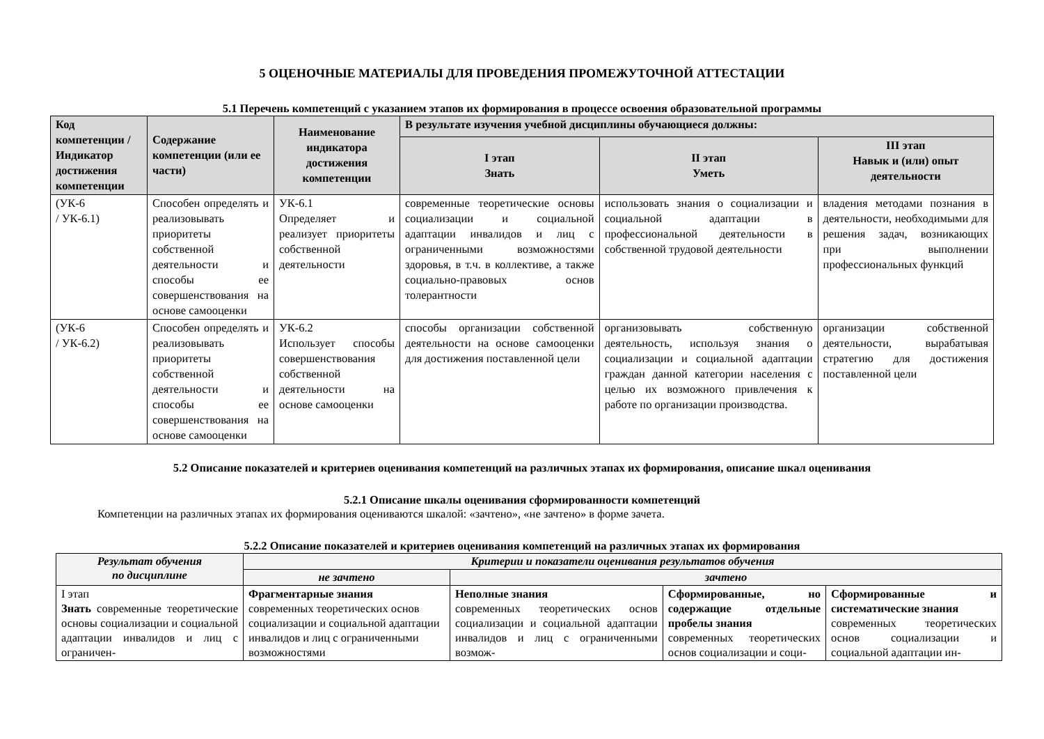5 ОЦЕНОЧНЫЕ МАТЕРИАЛЫ ДЛЯ ПРОВЕДЕНИЯ ПРОМЕЖУТОЧНОЙ АТТЕСТАЦИИ
5.1 Перечень компетенций с указанием этапов их формирования в процессе освоения образовательной программы
| Код компетенции / Индикатор достижения компетенции | Содержание компетенции (или ее части) | Наименование индикатора достижения компетенции | В результате изучения учебной дисциплины обучающиеся должны: | | |
| --- | --- | --- | --- | --- | --- |
| | | | I этап Знать | II этап Уметь | III этап Навык и (или) опыт деятельности |
| (УК-6 / УК-6.1) | Способен определять и реализовывать приоритеты собственной деятельности и способы ее совершенствования на основе самооценки | УК-6.1 Определяет и реализует приоритеты собственной деятельности | современные теоретические основы социализации и социальной адаптации инвалидов и лиц с ограниченными возможностями здоровья, в т.ч. в коллективе, а также социально-правовых основ толерантности | использовать знания о социализации и социальной адаптации в профессиональной деятельности в собственной трудовой деятельности | владения методами познания в деятельности, необходимыми для решения задач, возникающих при выполнении профессиональных функций |
| (УК-6 / УК-6.2) | Способен определять и реализовывать приоритеты собственной деятельности и способы ее совершенствования на основе самооценки | УК-6.2 Использует способы совершенствования собственной деятельности на основе самооценки | способы организации собственной деятельности на основе самооценки для достижения поставленной цели | организовывать собственную деятельность, используя знания о социализации и социальной адаптации граждан данной категории населения с целью их возможного привлечения к работе по организации производства. | организации собственной деятельности, вырабатывая стратегию для достижения поставленной цели |
5.2 Описание показателей и критериев оценивания компетенций на различных этапах их формирования, описание шкал оценивания
5.2.1 Описание шкалы оценивания сформированности компетенций
Компетенции на различных этапах их формирования оцениваются шкалой: «зачтено», «не зачтено» в форме зачета.
5.2.2 Описание показателей и критериев оценивания компетенций на различных этапах их формирования
| Результат обучения по дисциплине | Критерии и показатели оценивания результатов обучения | | | |
| --- | --- | --- | --- | --- |
| | не зачтено | зачтено | | |
| I этап Знать современные теоретические основы социализации и социальной адаптации инвалидов и лиц с ограничен- | Фрагментарные знания современных теоретических основ социализации и социальной адаптации инвалидов и лиц с ограниченными возможностями | Неполные знания современных теоретических основ социализации и социальной адаптации инвалидов и лиц с ограниченными возмож- | Сформированные, но содержащие отдельные пробелы знания современных теоретических основ социализации и соци- | Сформированные и систематические знания современных теоретических основ социализации и социальной адаптации ин- |